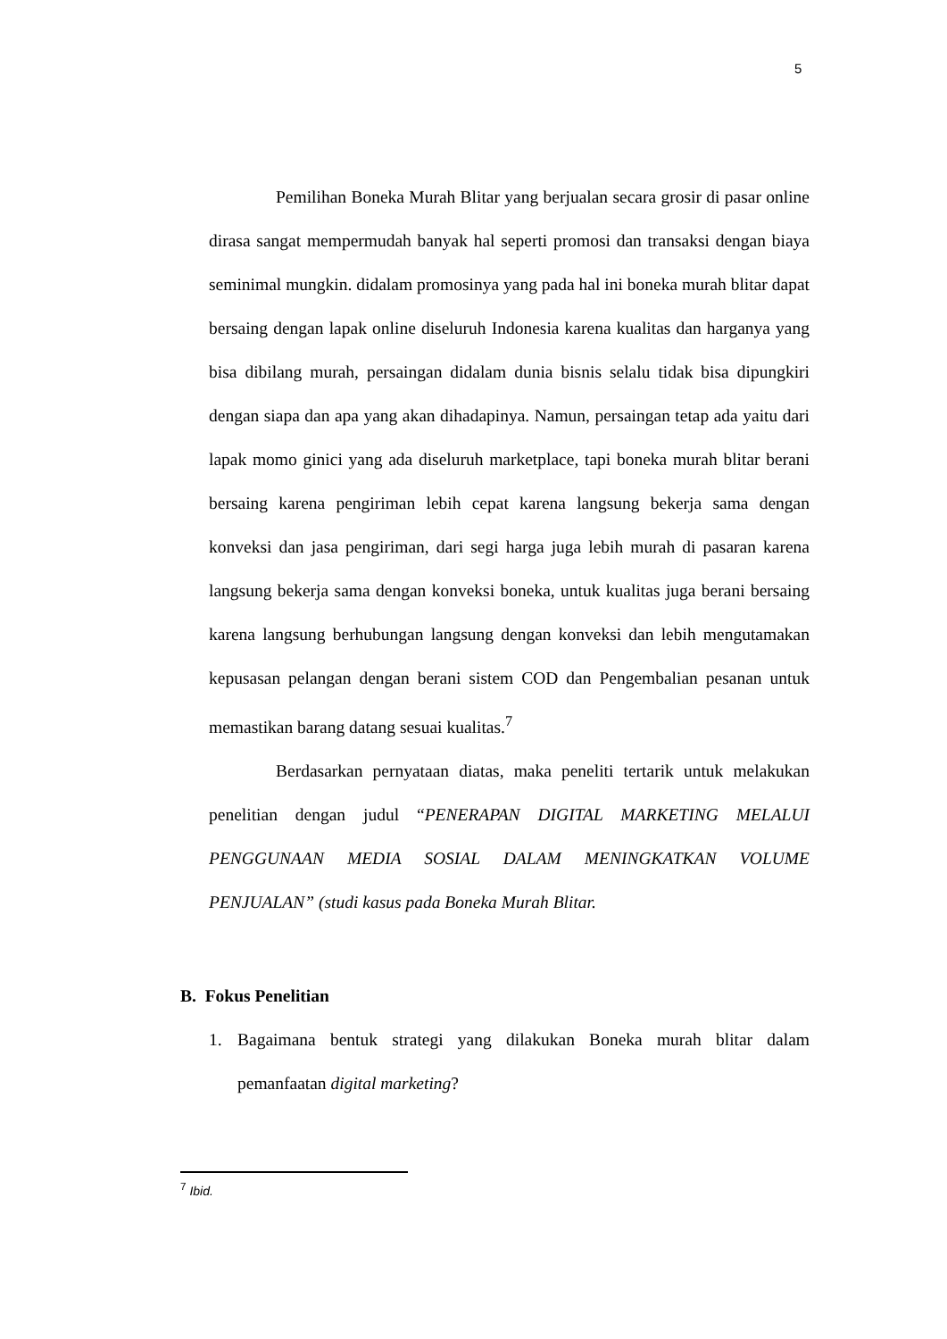5
Pemilihan Boneka Murah Blitar yang berjualan secara grosir di pasar online dirasa sangat mempermudah banyak hal seperti promosi dan transaksi dengan biaya seminimal mungkin. didalam promosinya yang pada hal ini boneka murah blitar dapat bersaing dengan lapak online diseluruh Indonesia karena kualitas dan harganya yang bisa dibilang murah, persaingan didalam dunia bisnis selalu tidak bisa dipungkiri dengan siapa dan apa yang akan dihadapinya. Namun, persaingan tetap ada yaitu dari lapak momo ginici yang ada diseluruh marketplace, tapi boneka murah blitar berani bersaing karena pengiriman lebih cepat karena langsung bekerja sama dengan konveksi dan jasa pengiriman, dari segi harga juga lebih murah di pasaran karena langsung bekerja sama dengan konveksi boneka, untuk kualitas juga berani bersaing karena langsung berhubungan langsung dengan konveksi dan lebih mengutamakan kepusasan pelangan dengan berani sistem COD dan Pengembalian pesanan untuk memastikan barang datang sesuai kualitas.<sup>7</sup>
Berdasarkan pernyataan diatas, maka peneliti tertarik untuk melakukan penelitian dengan judul “PENERAPAN DIGITAL MARKETING MELALUI PENGGUNAAN MEDIA SOSIAL DALAM MENINGKATKAN VOLUME PENJUALAN” (studi kasus pada Boneka Murah Blitar.
B. Fokus Penelitian
1. Bagaimana bentuk strategi yang dilakukan Boneka murah blitar dalam pemanfaatan digital marketing?
<sup>7</sup> Ibid.